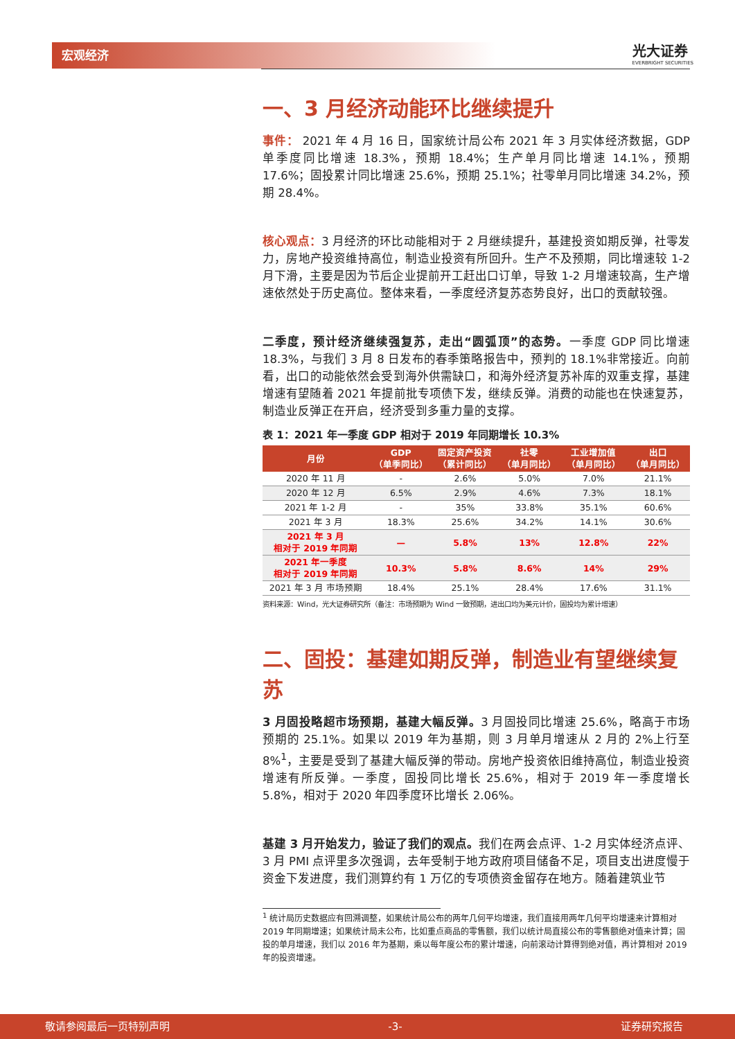宏观经济 光大证券
EVERBRIGHT SECURITIES
一、3 月经济动能环比继续提升
事件： 2021 年 4 月 16 日，国家统计局公布 2021 年 3 月实体经济数据，GDP 单季度同比增速 18.3%，预期 18.4%；生产单月同比增速 14.1%，预期 17.6%；固投累计同比增速 25.6%，预期 25.1%；社零单月同比增速 34.2%，预期 28.4%。
核心观点：3 月经济的环比动能相对于 2 月继续提升，基建投资如期反弹，社零发力，房地产投资维持高位，制造业投资有所回升。生产不及预期，同比增速较 1-2 月下滑，主要是因为节后企业提前开工赶出口订单，导致 1-2 月增速较高，生产增速依然处于历史高位。整体来看，一季度经济复苏态势良好，出口的贡献较强。
二季度，预计经济继续强复苏，走出“圆弧顶”的态势。一季度 GDP 同比增速 18.3%，与我们 3 月 8 日发布的春季策略报告中，预判的 18.1%非常接近。向前看，出口的动能依然会受到海外供需缺口，和海外经济复苏补库的双重支撑，基建增速有望随着 2021 年提前批专项债下发，继续反弹。消费的动能也在快速复苏，制造业反弹正在开启，经济受到多重力量的支撑。
表 1：2021 年一季度 GDP 相对于 2019 年同期增长 10.3%
| 月份 | GDP （单季同比） | 固定资产投资 （累计同比） | 社零 （单月同比） | 工业增加值 （单月同比） | 出口 （单月同比） |
| --- | --- | --- | --- | --- | --- |
| 2020 年 11 月 | - | 2.6% | 5.0% | 7.0% | 21.1% |
| 2020 年 12 月 | 6.5% | 2.9% | 4.6% | 7.3% | 18.1% |
| 2021 年 1-2 月 | - | 35% | 33.8% | 35.1% | 60.6% |
| 2021 年 3 月 | 18.3% | 25.6% | 34.2% | 14.1% | 30.6% |
| 2021 年 3 月 相对于 2019 年同期 | — | 5.8% | 13% | 12.8% | 22% |
| 2021 年一季度 相对于 2019 年同期 | 10.3% | 5.8% | 8.6% | 14% | 29% |
| 2021 年 3 月 市场预期 | 18.4% | 25.1% | 28.4% | 17.6% | 31.1% |
资料来源：Wind，光大证券研究所（备注：市场预期为 Wind 一致预期，进出口均为美元计价，固投均为累计增速）
二、固投：基建如期反弹，制造业有望继续复苏
3 月固投略超市场预期，基建大幅反弹。3 月固投同比增速 25.6%，略高于市场预期的 25.1%。如果以 2019 年为基期，则 3 月单月增速从 2 月的 2%上行至 8%<sup>1</sup>，主要是受到了基建大幅反弹的带动。房地产投资依旧维持高位，制造业投资增速有所反弹。一季度，固投同比增长 25.6%，相对于 2019 年一季度增长 5.8%，相对于 2020 年四季度环比增长 2.06%。
基建 3 月开始发力，验证了我们的观点。我们在两会点评、1-2 月实体经济点评、3 月 PMI 点评里多次强调，去年受制于地方政府项目储备不足，项目支出进度慢于资金下发进度，我们测算约有 1 万亿的专项债资金留存在地方。随着建筑业节
<sup>1</sup> 统计局历史数据应有回溯调整，如果统计局公布的两年几何平均增速，我们直接用两年几何平均增速来计算相对 2019 年同期增速；如果统计局未公布，比如重点商品的零售额，我们以统计局直接公布的零售额绝对值来计算；固投的单月增速，我们以 2016 年为基期，乘以每年度公布的累计增速，向前滚动计算得到绝对值，再计算相对 2019 年的投资增速。
敬请参阅最后一页特别声明 -3- 证券研究报告